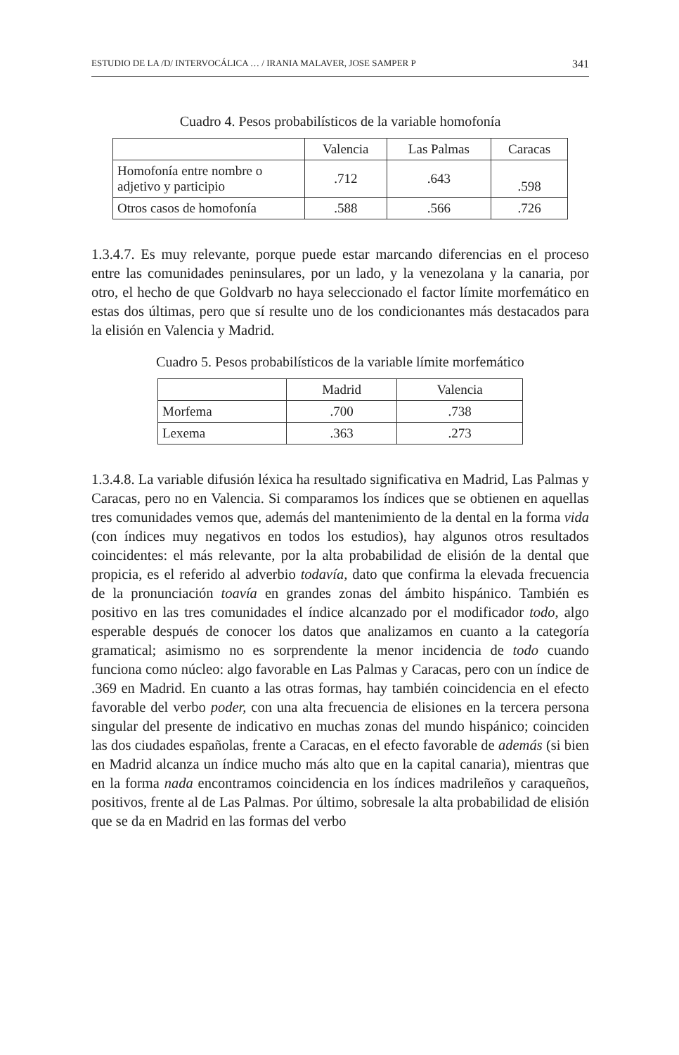ESTUDIO DE LA /D/ INTERVOCÁLICA … / IRANIA MALAVER, JOSE SAMPER P 341
Cuadro 4. Pesos probabilísticos de la variable homofonía
| | Valencia | Las Palmas | Caracas |
| Homofonía entre nombre o adjetivo y participio | .712 | .643 | .598 |
| Otros casos de homofonía | .588 | .566 | .726 |
1.3.4.7. Es muy relevante, porque puede estar marcando diferencias en el proceso entre las comunidades peninsulares, por un lado, y la venezolana y la canaria, por otro, el hecho de que Goldvarb no haya seleccionado el factor límite morfemático en estas dos últimas, pero que sí resulte uno de los condicionantes más destacados para la elisión en Valencia y Madrid.
Cuadro 5. Pesos probabilísticos de la variable límite morfemático
| | Madrid | Valencia |
| Morfema | .700 | .738 |
| Lexema | .363 | .273 |
1.3.4.8. La variable difusión léxica ha resultado significativa en Madrid, Las Palmas y Caracas, pero no en Valencia. Si comparamos los índices que se obtienen en aquellas tres comunidades vemos que, además del mantenimiento de la dental en la forma vida (con índices muy negativos en todos los estudios), hay algunos otros resultados coincidentes: el más relevante, por la alta probabilidad de elisión de la dental que propicia, es el referido al adverbio todavía, dato que confirma la elevada frecuencia de la pronunciación toavía en grandes zonas del ámbito hispánico. También es positivo en las tres comunidades el índice alcanzado por el modificador todo, algo esperable después de conocer los datos que analizamos en cuanto a la categoría gramatical; asimismo no es sorprendente la menor incidencia de todo cuando funciona como núcleo: algo favorable en Las Palmas y Caracas, pero con un índice de .369 en Madrid. En cuanto a las otras formas, hay también coincidencia en el efecto favorable del verbo poder, con una alta frecuencia de elisiones en la tercera persona singular del presente de indicativo en muchas zonas del mundo hispánico; coinciden las dos ciudades españolas, frente a Caracas, en el efecto favorable de además (si bien en Madrid alcanza un índice mucho más alto que en la capital canaria), mientras que en la forma nada encontramos coincidencia en los índices madrileños y caraqueños, positivos, frente al de Las Palmas. Por último, sobresale la alta probabilidad de elisión que se da en Madrid en las formas del verbo